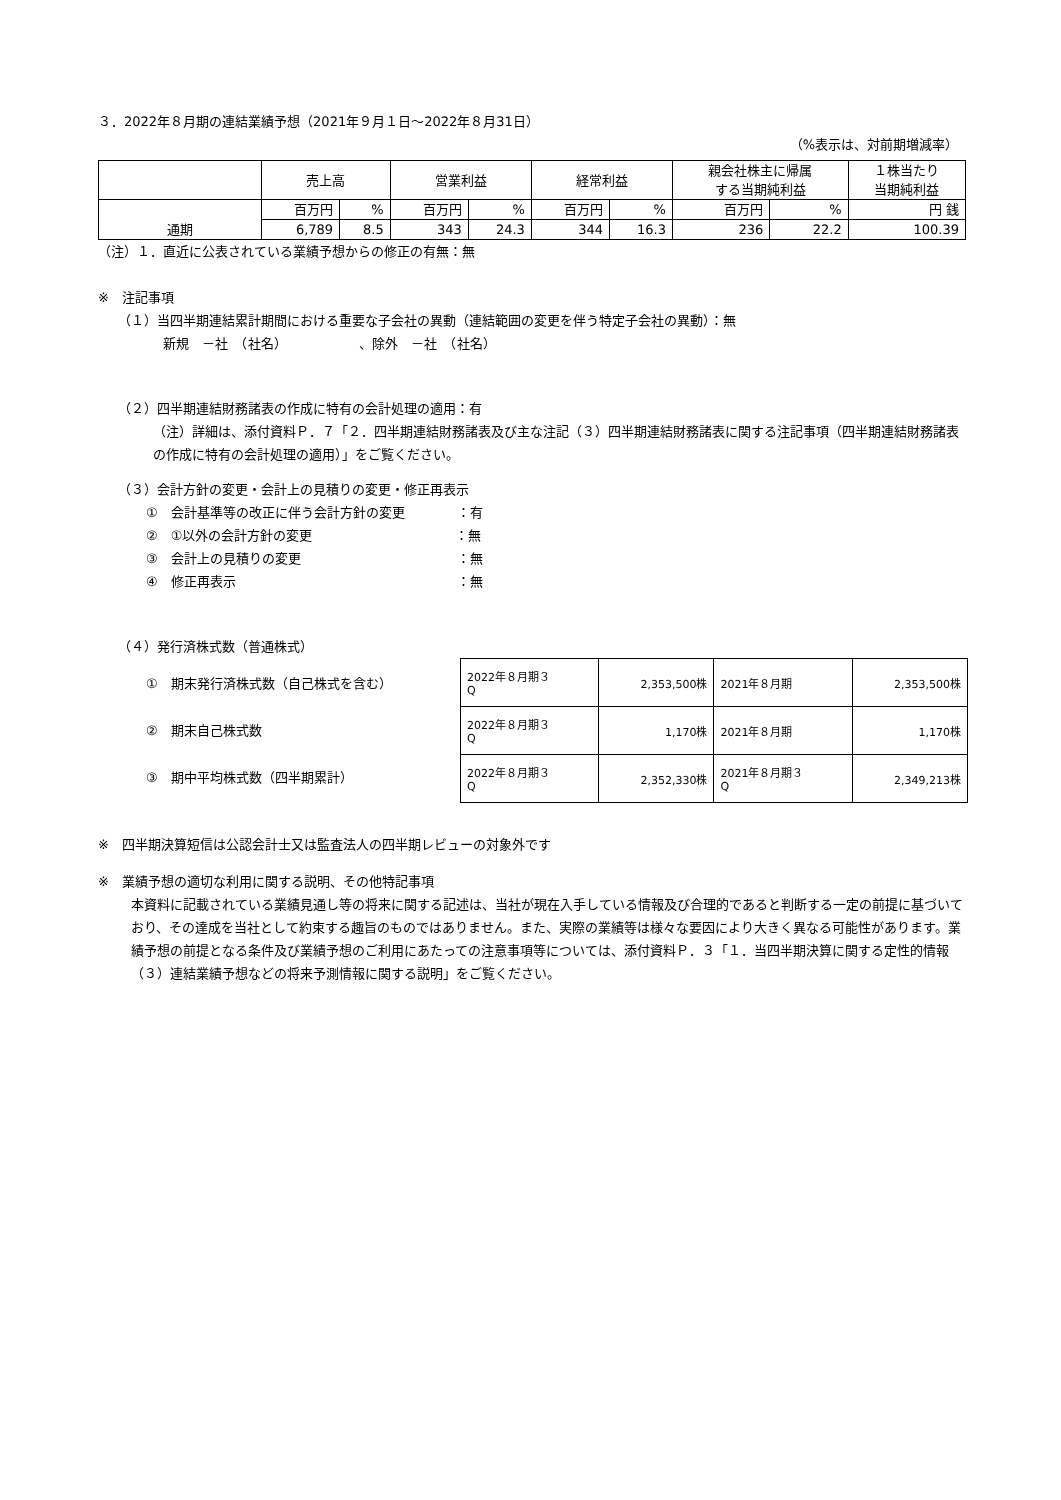３．2022年８月期の連結業績予想（2021年９月１日～2022年８月31日）
（%表示は、対前期増減率）
| | 売上高 | | 営業利益 | | 経常利益 | | 親会社株主に帰属 する当期純利益 | | １株当たり 当期純利益 |
| 通期 | 百万円 | % | 百万円 | % | 百万円 | % | 百万円 | % | 円 銭 |
| | 6,789 | 8.5 | 343 | 24.3 | 344 | 16.3 | 236 | 22.2 | 100.39 |
（注）１．直近に公表されている業績予想からの修正の有無：無
※　注記事項
（１）当四半期連結累計期間における重要な子会社の異動（連結範囲の変更を伴う特定子会社の異動）：無
新規　－社　（社名）　　　　　　、除外　－社　（社名）
（２）四半期連結財務諸表の作成に特有の会計処理の適用：有
（注）詳細は、添付資料Ｐ．７「２．四半期連結財務諸表及び主な注記（３）四半期連結財務諸表に関する注記事項（四半期連結財務諸表の作成に特有の会計処理の適用）」をご覧ください。
（３）会計方針の変更・会計上の見積りの変更・修正再表示
①　会計基準等の改正に伴う会計方針の変更　　　　：有
②　①以外の会計方針の変更　　　　　　　　　　　：無
③　会計上の見積りの変更　　　　　　　　　　　　：無
④　修正再表示　　　　　　　　　　　　　　　　　：無
（４）発行済株式数（普通株式）
①　期末発行済株式数（自己株式を含む）
②　期末自己株式数
③　期中平均株式数（四半期累計）
| 2022年８月期３ Q | 2,353,500株 | 2021年８月期 | 2,353,500株 |
| 2022年８月期３ Q | 1,170株 | 2021年８月期 | 1,170株 |
| 2022年８月期３ Q | 2,352,330株 | 2021年８月期３ Q | 2,349,213株 |
※　四半期決算短信は公認会計士又は監査法人の四半期レビューの対象外です
※　業績予想の適切な利用に関する説明、その他特記事項
本資料に記載されている業績見通し等の将来に関する記述は、当社が現在入手している情報及び合理的であると判断する一定の前提に基づいており、その達成を当社として約束する趣旨のものではありません。また、実際の業績等は様々な要因により大きく異なる可能性があります。業績予想の前提となる条件及び業績予想のご利用にあたっての注意事項等については、添付資料Ｐ．３「１．当四半期決算に関する定性的情報（３）連結業績予想などの将来予測情報に関する説明」をご覧ください。